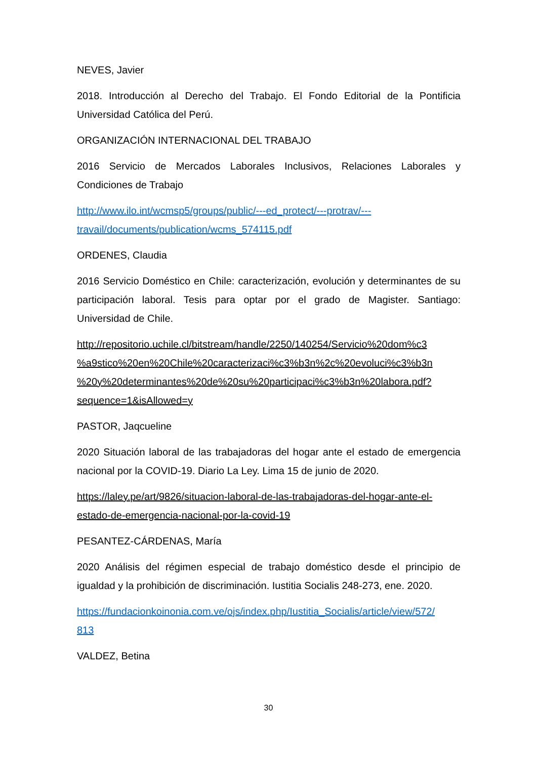NEVES, Javier
2018. Introducción al Derecho del Trabajo. El Fondo Editorial de la Pontificia Universidad Católica del Perú.
ORGANIZACIÓN INTERNACIONAL DEL TRABAJO
2016 Servicio de Mercados Laborales Inclusivos, Relaciones Laborales y Condiciones de Trabajo
http://www.ilo.int/wcmsp5/groups/public/---ed_protect/---protrav/---
travail/documents/publication/wcms_574115.pdf
ORDENES, Claudia
2016 Servicio Doméstico en Chile: caracterización, evolución y determinantes de su participación laboral. Tesis para optar por el grado de Magister. Santiago: Universidad de Chile.
http://repositorio.uchile.cl/bitstream/handle/2250/140254/Servicio%20dom%c3
%a9stico%20en%20Chile%20caracterizaci%c3%b3n%2c%20evoluci%c3%b3n
%20y%20determinantes%20de%20su%20participaci%c3%b3n%20labora.pdf?
sequence=1&isAllowed=y
PASTOR, Jaqcueline
2020 Situación laboral de las trabajadoras del hogar ante el estado de emergencia nacional por la COVID-19. Diario La Ley. Lima 15 de junio de 2020.
https://laley.pe/art/9826/situacion-laboral-de-las-trabajadoras-del-hogar-ante-el-
estado-de-emergencia-nacional-por-la-covid-19
PESANTEZ-CÁRDENAS, María
2020 Análisis del régimen especial de trabajo doméstico desde el principio de igualdad y la prohibición de discriminación. Iustitia Socialis 248-273, ene. 2020.
https://fundacionkoinonia.com.ve/ojs/index.php/Iustitia_Socialis/article/view/572/
813
VALDEZ, Betina
30